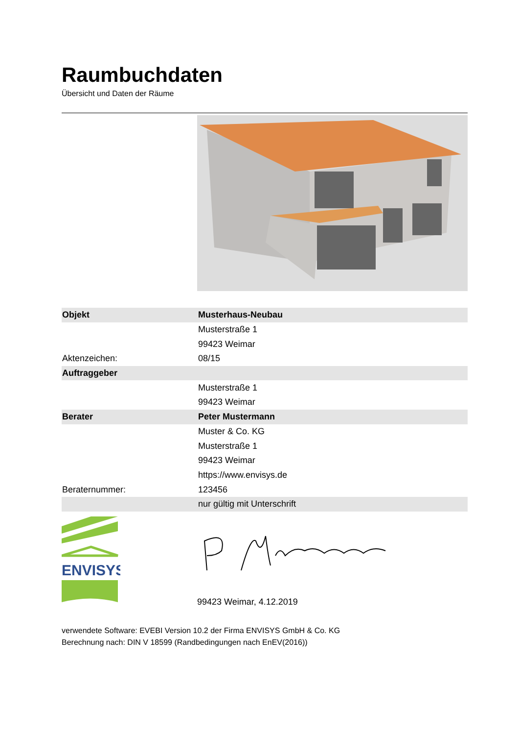Raumbuchdaten
Übersicht und Daten der Räume
| Objekt | Musterhaus-Neubau |
| | Musterstraße 1 |
| | 99423 Weimar |
| Aktenzeichen: | 08/15 |
| Auftraggeber | |
| | Musterstraße 1 |
| | 99423 Weimar |
| Berater | Peter Mustermann |
| | Muster & Co. KG |
| | Musterstraße 1 |
| | 99423 Weimar |
| | https://www.envisys.de |
| Beraternummer: | 123456 |
| | nur gültig mit Unterschrift |
ENVISYS
99423 Weimar, 4.12.2019
verwendete Software: EVEBI Version 10.2 der Firma ENVISYS GmbH & Co. KG
Berechnung nach: DIN V 18599 (Randbedingungen nach EnEV(2016))